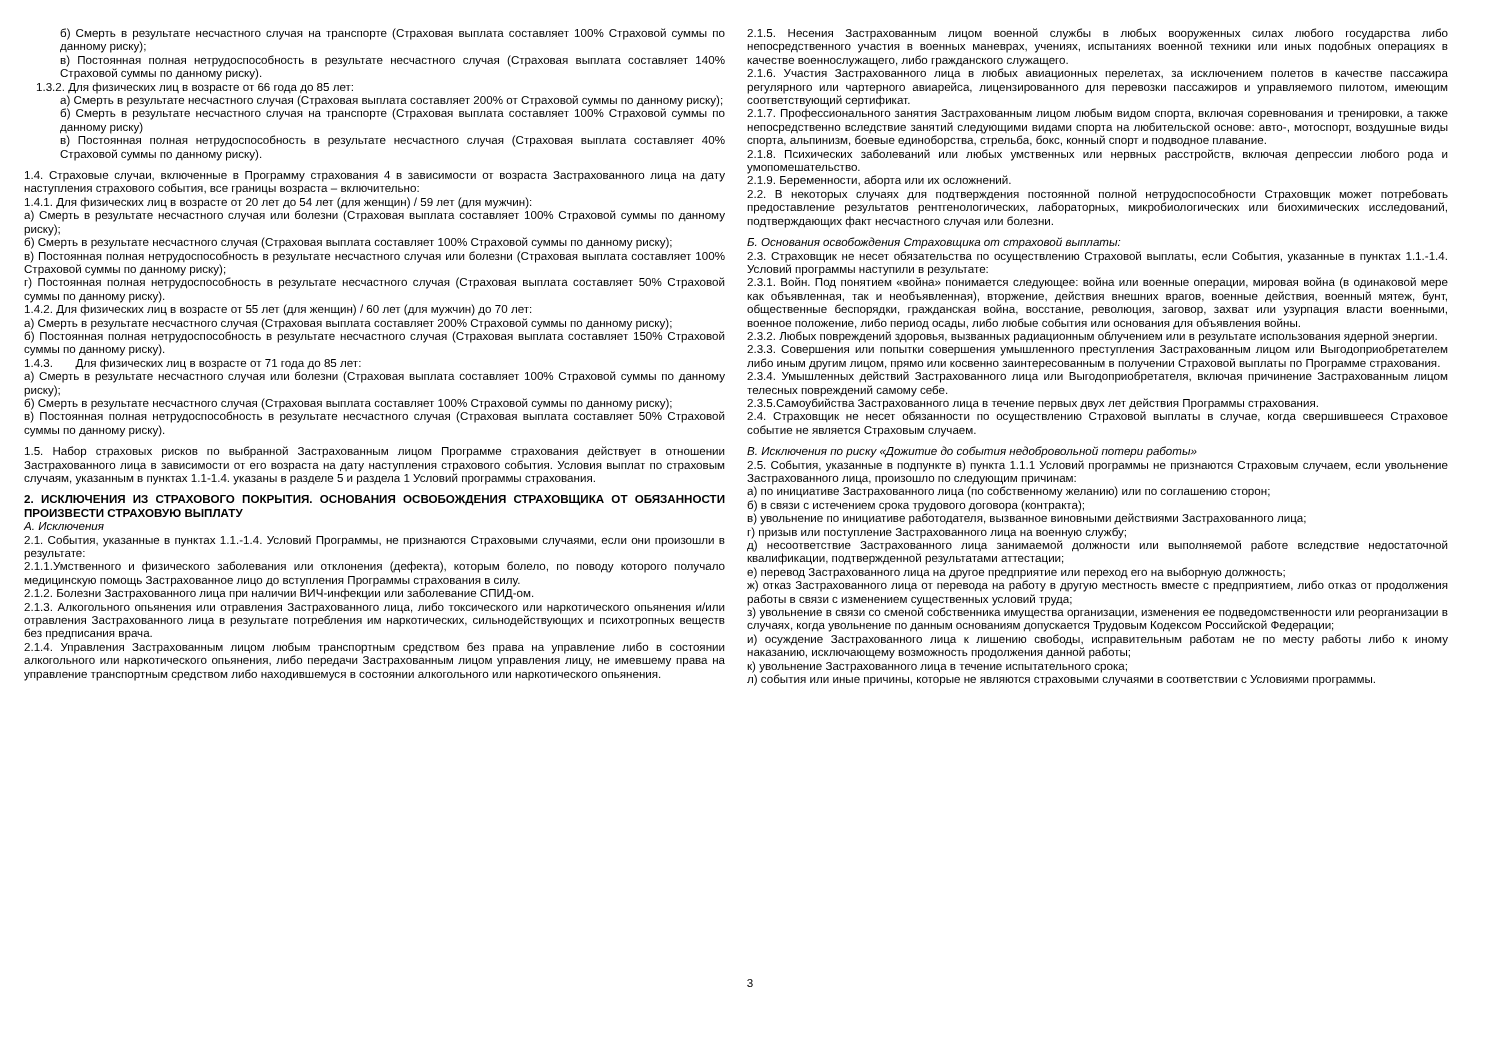б) Смерть в результате несчастного случая на транспорте (Страховая выплата составляет 100% Страховой суммы по данному риску);
в) Постоянная полная нетрудоспособность в результате несчастного случая (Страховая выплата составляет 140% Страховой суммы по данному риску).
1.3.2. Для физических лиц в возрасте от 66 года до 85 лет:
а) Смерть в результате несчастного случая (Страховая выплата составляет 200% от Страховой суммы по данному риску);
б) Смерть в результате несчастного случая на транспорте (Страховая выплата составляет 100% Страховой суммы по данному риску)
в) Постоянная полная нетрудоспособность в результате несчастного случая (Страховая выплата составляет 40% Страховой суммы по данному риску).
1.4. Страховые случаи, включенные в Программу страхования 4 в зависимости от возраста Застрахованного лица на дату наступления страхового события, все границы возраста – включительно:
1.4.1. Для физических лиц в возрасте от 20 лет до 54 лет (для женщин) / 59 лет (для мужчин):
а) Смерть в результате несчастного случая или болезни (Страховая выплата составляет 100% Страховой суммы по данному риску);
б) Смерть в результате несчастного случая (Страховая выплата составляет 100% Страховой суммы по данному риску);
в) Постоянная полная нетрудоспособность в результате несчастного случая или болезни (Страховая выплата составляет 100% Страховой суммы по данному риску);
г) Постоянная полная нетрудоспособность в результате несчастного случая (Страховая выплата составляет 50% Страховой суммы по данному риску).
1.4.2. Для физических лиц в возрасте от 55 лет (для женщин) / 60 лет (для мужчин) до 70 лет:
а) Смерть в результате несчастного случая (Страховая выплата составляет 200% Страховой суммы по данному риску);
б) Постоянная полная нетрудоспособность в результате несчастного случая (Страховая выплата составляет 150% Страховой суммы по данному риску).
1.4.3. Для физических лиц в возрасте от 71 года до 85 лет:
а) Смерть в результате несчастного случая или болезни (Страховая выплата составляет 100% Страховой суммы по данному риску);
б) Смерть в результате несчастного случая (Страховая выплата составляет 100% Страховой суммы по данному риску);
в) Постоянная полная нетрудоспособность в результате несчастного случая (Страховая выплата составляет 50% Страховой суммы по данному риску).
1.5. Набор страховых рисков по выбранной Застрахованным лицом Программе страхования действует в отношении Застрахованного лица в зависимости от его возраста на дату наступления страхового события. Условия выплат по страховым случаям, указанным в пунктах 1.1-1.4. указаны в разделе 5 и раздела 1 Условий программы страхования.
2. ИСКЛЮЧЕНИЯ ИЗ СТРАХОВОГО ПОКРЫТИЯ. ОСНОВАНИЯ ОСВОБОЖДЕНИЯ СТРАХОВЩИКА ОТ ОБЯЗАННОСТИ ПРОИЗВЕСТИ СТРАХОВУЮ ВЫПЛАТУ
А. Исключения
2.1. События, указанные в пунктах 1.1.-1.4. Условий Программы, не признаются Страховыми случаями, если они произошли в результате:
2.1.1.Умственного и физического заболевания или отклонения (дефекта), которым болело, по поводу которого получало медицинскую помощь Застрахованное лицо до вступления Программы страхования в силу.
2.1.2. Болезни Застрахованного лица при наличии ВИЧ-инфекции или заболевание СПИД-ом.
2.1.3. Алкогольного опьянения или отравления Застрахованного лица, либо токсического или наркотического опьянения и/или отравления Застрахованного лица в результате потребления им наркотических, сильнодействующих и психотропных веществ без предписания врача.
2.1.4. Управления Застрахованным лицом любым транспортным средством без права на управление либо в состоянии алкогольного или наркотического опьянения, либо передачи Застрахованным лицом управления лицу, не имевшему права на управление транспортным средством либо находившемуся в состоянии алкогольного или наркотического опьянения.
2.1.5. Несения Застрахованным лицом военной службы в любых вооруженных силах любого государства либо непосредственного участия в военных маневрах, учениях, испытаниях военной техники или иных подобных операциях в качестве военнослужащего, либо гражданского служащего.
2.1.6. Участия Застрахованного лица в любых авиационных перелетах, за исключением полетов в качестве пассажира регулярного или чартерного авиарейса, лицензированного для перевозки пассажиров и управляемого пилотом, имеющим соответствующий сертификат.
2.1.7. Профессионального занятия Застрахованным лицом любым видом спорта, включая соревнования и тренировки, а также непосредственно вследствие занятий следующими видами спорта на любительской основе: авто-, мотоспорт, воздушные виды спорта, альпинизм, боевые единоборства, стрельба, бокс, конный спорт и подводное плавание.
2.1.8. Психических заболеваний или любых умственных или нервных расстройств, включая депрессии любого рода и умопомешательство.
2.1.9. Беременности, аборта или их осложнений.
2.2. В некоторых случаях для подтверждения постоянной полной нетрудоспособности Страховщик может потребовать предоставление результатов рентгенологических, лабораторных, микробиологических или биохимических исследований, подтверждающих факт несчастного случая или болезни.
Б. Основания освобождения Страховщика от страховой выплаты:
2.3. Страховщик не несет обязательства по осуществлению Страховой выплаты, если События, указанные в пунктах 1.1.-1.4. Условий программы наступили в результате:
2.3.1. Войн. Под понятием «война» понимается следующее: война или военные операции, мировая война (в одинаковой мере как объявленная, так и необъявленная), вторжение, действия внешних врагов, военные действия, военный мятеж, бунт, общественные беспорядки, гражданская война, восстание, революция, заговор, захват или узурпация власти военными, военное положение, либо период осады, либо любые события или основания для объявления войны.
2.3.2. Любых повреждений здоровья, вызванных радиационным облучением или в результате использования ядерной энергии.
2.3.3. Совершения или попытки совершения умышленного преступления Застрахованным лицом или Выгодоприобретателем либо иным другим лицом, прямо или косвенно заинтересованным в получении Страховой выплаты по Программе страхования.
2.3.4. Умышленных действий Застрахованного лица или Выгодоприобретателя, включая причинение Застрахованным лицом телесных повреждений самому себе.
2.3.5.Самоубийства Застрахованного лица в течение первых двух лет действия Программы страхования.
2.4. Страховщик не несет обязанности по осуществлению Страховой выплаты в случае, когда свершившееся Страховое событие не является Страховым случаем.
В. Исключения по риску «Дожитие до события недобровольной потери работы»
2.5. События, указанные в подпункте в) пункта 1.1.1 Условий программы не признаются Страховым случаем, если увольнение Застрахованного лица, произошло по следующим причинам:
а) по инициативе Застрахованного лица (по собственному желанию) или по соглашению сторон;
б) в связи с истечением срока трудового договора (контракта);
в) увольнение по инициативе работодателя, вызванное виновными действиями Застрахованного лица;
г) призыв или поступление Застрахованного лица на военную службу;
д) несоответствие Застрахованного лица занимаемой должности или выполняемой работе вследствие недостаточной квалификации, подтвержденной результатами аттестации;
е) перевод Застрахованного лица на другое предприятие или переход его на выборную должность;
ж) отказ Застрахованного лица от перевода на работу в другую местность вместе с предприятием, либо отказ от продолжения работы в связи с изменением существенных условий труда;
з) увольнение в связи со сменой собственника имущества организации, изменения ее подведомственности или реорганизации в случаях, когда увольнение по данным основаниям допускается Трудовым Кодексом Российской Федерации;
и) осуждение Застрахованного лица к лишению свободы, исправительным работам не по месту работы либо к иному наказанию, исключающему возможность продолжения данной работы;
к) увольнение Застрахованного лица в течение испытательного срока;
л) события или иные причины, которые не являются страховыми случаями в соответствии с Условиями программы.
3